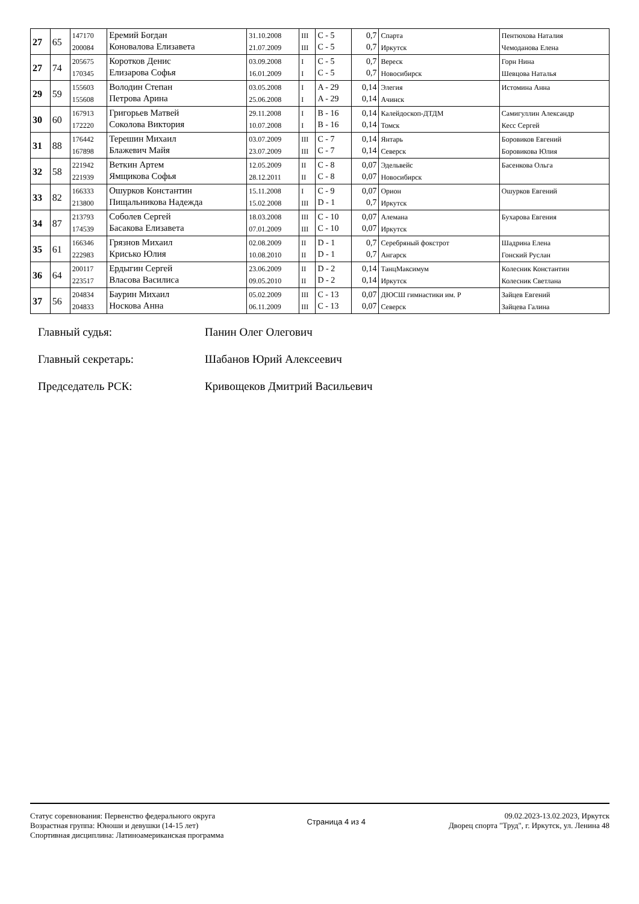| 27 | 65 | 147170 200084 | Еремий Богдан Коновалова Елизавета | 31.10.2008 21.07.2009 | III III | C - 5 C - 5 | 0,7 0,7 | Спарта Иркутск | Пентюхова Наталия Чемоданова Елена |
| 27 | 74 | 205675 170345 | Коротков Денис Елизарова Софья | 03.09.2008 16.01.2009 | I I | C - 5 C - 5 | 0,7 0,7 | Вереск Новосибирск | Горн Нина Шевцова Наталья |
| 29 | 59 | 155603 155608 | Володин Степан Петрова Арина | 03.05.2008 25.06.2008 | I I | A - 29 A - 29 | 0,14 0,14 | Элегия Ачинск | Истомина Анна |
| 30 | 60 | 167913 172220 | Григорьев Матвей Соколова Виктория | 29.11.2008 10.07.2008 | I I | B - 16 B - 16 | 0,14 0,14 | Калейдоскоп-ДТДМ Томск | Самигуллин Александр Кесс Сергей |
| 31 | 88 | 176442 167898 | Терешин Михаил Блажевич Майя | 03.07.2009 23.07.2009 | III III | C - 7 C - 7 | 0,14 0,14 | Янтарь Северск | Боровиков Евгений Боровикова Юлия |
| 32 | 58 | 221942 221939 | Веткин Артем Ямщикова Софья | 12.05.2009 28.12.2011 | II II | C - 8 C - 8 | 0,07 0,07 | Эдельвейс Новосибирск | Басенкова Ольга |
| 33 | 82 | 166333 213800 | Ошурков Константин Пищальникова Надежда | 15.11.2008 15.02.2008 | I III | C - 9 D - 1 | 0,07 0,7 | Орион Иркутск | Ошурков Евгений |
| 34 | 87 | 213793 174539 | Соболев Сергей Басакова Елизавета | 18.03.2008 07.01.2009 | III III | C - 10 C - 10 | 0,07 0,07 | Алемана Иркутск | Бухарова Евгения |
| 35 | 61 | 166346 222983 | Грязнов Михаил Крисько Юлия | 02.08.2009 10.08.2010 | II II | D - 1 D - 1 | 0,7 0,7 | Серебряный фокстрот Ангарск | Шадрина Елена Гонский Руслан |
| 36 | 64 | 200117 223517 | Ердыгин Сергей Власова Василиса | 23.06.2009 09.05.2010 | II II | D - 2 D - 2 | 0,14 0,14 | ТанцМаксимум Иркутск | Колесник Константин Колесник Светлана |
| 37 | 56 | 204834 204833 | Баурин Михаил Носкова Анна | 05.02.2009 06.11.2009 | III III | C - 13 C - 13 | 0,07 0,07 | ДЮСШ гимнастики им. Р Северск | Зайцев Евгений Зайцева Галина |
Главный судья: Панин Олег Олегович
Главный секретарь: Шабанов Юрий Алексеевич
Председатель РСК: Кривощеков Дмитрий Васильевич
Статус соревнования: Первенство федерального округа
Возрастная группа: Юноши и девушки (14-15 лет)
Спортивная дисциплина: Латиноамериканская программа
Страница 4 из 4
09.02.2023-13.02.2023, Иркутск
Дворец спорта "Труд", г. Иркутск, ул. Ленина 48